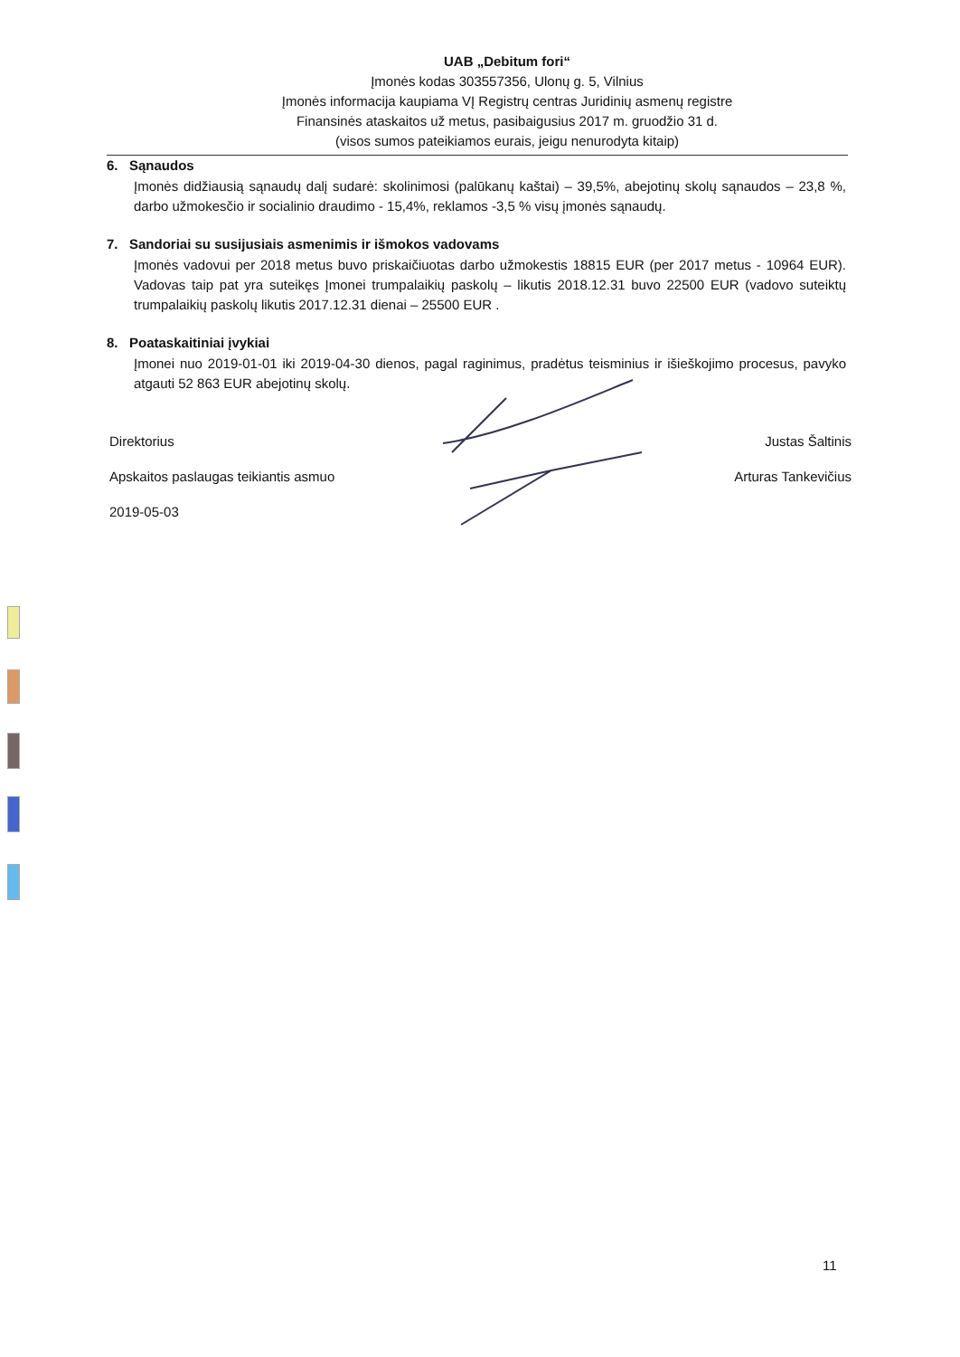UAB „Debitum fori“
Įmonės kodas 303557356, Ulonų g. 5, Vilnius
Įmonės informacija kaupiama VĮ Registrų centras Juridinių asmenų registre
Finansinės ataskaitos už metus, pasibaigusius 2017 m. gruodžio 31 d.
(visos sumos pateikiamos eurais, jeigu nenurodyta kitaip)
6. Sąnaudos
Įmonės didžiausią sąnaudų dalį sudarė: skolinimosi (palūkanų kaštai) – 39,5%, abejotinų skolų sąnaudos – 23,8 %, darbo užmokesčio ir socialinio draudimo - 15,4%, reklamos -3,5 % visų įmonės sąnaudų.
7. Sandoriai su susijusiais asmenimis ir išmokos vadovams
Įmonės vadovui per 2018 metus buvo priskaičiuotas darbo užmokestis 18815 EUR (per 2017 metus - 10964 EUR). Vadovas taip pat yra suteikęs Įmonei trumpalaikių paskolų – likutis 2018.12.31 buvo 22500 EUR (vadovo suteiktų trumpalaikių paskolų likutis 2017.12.31 dienai – 25500 EUR .
8. Poataskaitiniai įvykiai
Įmonei nuo 2019-01-01 iki 2019-04-30 dienos, pagal raginimus, pradėtus teisminius ir išieškojimo procesus, pavyko atgauti 52 863 EUR abejotinų skolų.
Direktorius Justas Šaltinis
Apskaitos paslaugas teikiantis asmuo Arturas Tankevičius
2019-05-03
11